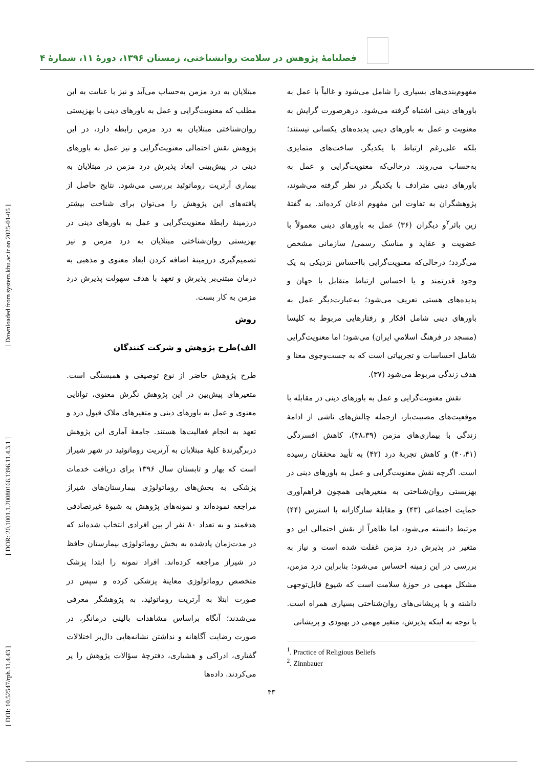[ DOI: 10.52547/rph.11.4.43 ] [ DOR: 20.1001.1.20080166.1396.11.4.3.1 ] [ Downloaded from system.khu.ac.ir on 2025-01-05 ]
فصلنامۀ پژوهش در سلامت روانشناختی، زمستان ۱۳۹۶، دورۀ ۱۱، شمارۀ ۴
مفهوم‌بندی‌های بسیاری را شامل می‌شود و غالباً با عمل به باورهای دینی اشتباه گرفته می‌شود. درهرصورت گرایش به معنویت و عمل به باورهای دینی پدیده‌های یکسانی نیستند؛ بلکه علی‌رغم ارتباط با یکدیگر، ساخت‌های متمایزی به‌حساب می‌روند. درحالی‌که معنویت‌گرایی و عمل به باورهای دینی مترادف با یکدیگر در نظر گرفته می‌شوند، پژوهشگران به تفاوت این مفهوم اذعان کرده‌اند. به گفتۀ زین بائر<sup>۲</sup>و دیگران (۳۶) عمل به باورهای دینی معمولاً با عضویت و عقاید و مناسک رسمی/ سازمانی مشخص می‌گردد؛ درحالی‌که معنویت‌گرایی بااحساس نزدیکی به یک وجود قدرتمند و یا احساس ارتباط متقابل با جهان و پدیده‌های هستی تعریف می‌شود؛ به‌عبارت‌دیگر عمل به باورهای دینی شامل افکار و رفتارهایی مربوط به کلیسا (مسجد در فرهنگ اسلامیِ ایران) می‌شود؛ اما معنویت‌گرایی شامل احساسات و تجربیاتی است که به جست‌وجوی معنا و هدف زندگی مربوط می‌شود (۳۷).
نقش معنویت‌گرایی و عمل به باورهای دینی در مقابله با موقعیت‌های مصیبت‌بار، ازجمله چالش‌های ناشی از ادامۀ زندگی با بیماری‌های مزمن (۳۸،۳۹)، کاهش افسردگی (۴۰،۴۱) و کاهش تجربۀ درد (۴۲) به تأیید محققان رسیده است. اگرچه نقش معنویت‌گرایی و عمل به باورهای دینی در بهزیستی روان‌شناختی به متغیرهایی همچون فراهم‌آوری حمایت اجتماعی (۴۳) و مقابلۀ سازگارانه با استرس (۴۴) مرتبط دانسته می‌شود، اما ظاهراً از نقش احتمالی این دو متغیر در پذیرش درد مزمن غفلت شده است و نیاز به بررسی در این زمینه احساس می‌شود؛ بنابراین درد مزمن، مشکل مهمی در حوزۀ سلامت است که شیوع قابل‌توجهی داشته و با پریشانی‌های روان‌شناختی بسیاری همراه است. با توجه به اینکه پذیرش، متغیر مهمی در بهبودی و پریشانی
<sup>1</sup>. Practice of Religious Beliefs
<sup>2</sup>. Zinnbauer
مبتلایان به درد مزمن به‌حساب می‌آید و نیز با عنایت به این مطلب که معنویت‌گرایی و عمل به باورهای دینی با بهزیستی روان‌شناختی مبتلایان به درد مزمن رابطه دارد، در این پژوهش نقش احتمالی معنویت‌گرایی و نیز عمل به باورهای دینی در پیش‌بینی ابعاد پذیرش درد مزمن در مبتلایان به بیماری آرتریت روماتوئید بررسی می‌شود. نتایج حاصل از یافته‌های این پژوهش را می‌توان برای شناخت بیشتر درزمینۀ رابطۀ معنویت‌گرایی و عمل به باورهای دینی در بهزیستی روان‌شناختی مبتلایان به درد مزمن و نیز تصمیم‌گیری درزمینۀ اضافه کردن ابعاد معنوی و مذهبی به درمان مبتنی‌بر پذیرش و تعهد با هدف سهولت پذیرش درد مزمن به کار بست.
روش
الف)طرح پژوهش و شرکت کنندگان
طرح پژوهش حاضر از نوع توصیفی و همبستگی است. متغیرهای پیش‌بین در این پژوهش نگرش معنوی، توانایی معنوی و عمل به باورهای دینی و متغیرهای ملاک قبول درد و تعهد به انجام فعالیت‌ها هستند. جامعۀ آماری این پژوهش دربرگیرندۀ کلیۀ مبتلایان به آرتریت روماتوئید در شهر شیراز است که بهار و تابستان سال ۱۳۹۶ برای دریافت خدمات پزشکی به بخش‌های روماتولوژی بیمارستان‌های شیراز مراجعه نموده‌اند و نمونه‌های پژوهش به شیوۀ غیرتصادفی هدفمند و به تعداد ۸۰ نفر از بین افرادی انتخاب شده‌اند که در مدت‌زمان یادشده به بخش روماتولوژی بیمارستان حافظ در شیراز مراجعه کرده‌اند. افراد نمونه را ابتدا پزشک متخصص روماتولوژی معاینۀ پزشکی کرده و سپس در صورت ابتلا به آرتریت روماتوئید، به پژوهشگر معرفی می‌شدند؛ آنگاه براساس مشاهدات بالینی درمانگر، در صورت رضایت آگاهانه و نداشتن نشانه‌هایی دال‌بر اختلالات گفتاری، ادراکی و هشیاری، دفترچۀ سؤالات پژوهش را پر می‌کردند. داده‌ها
۴۳